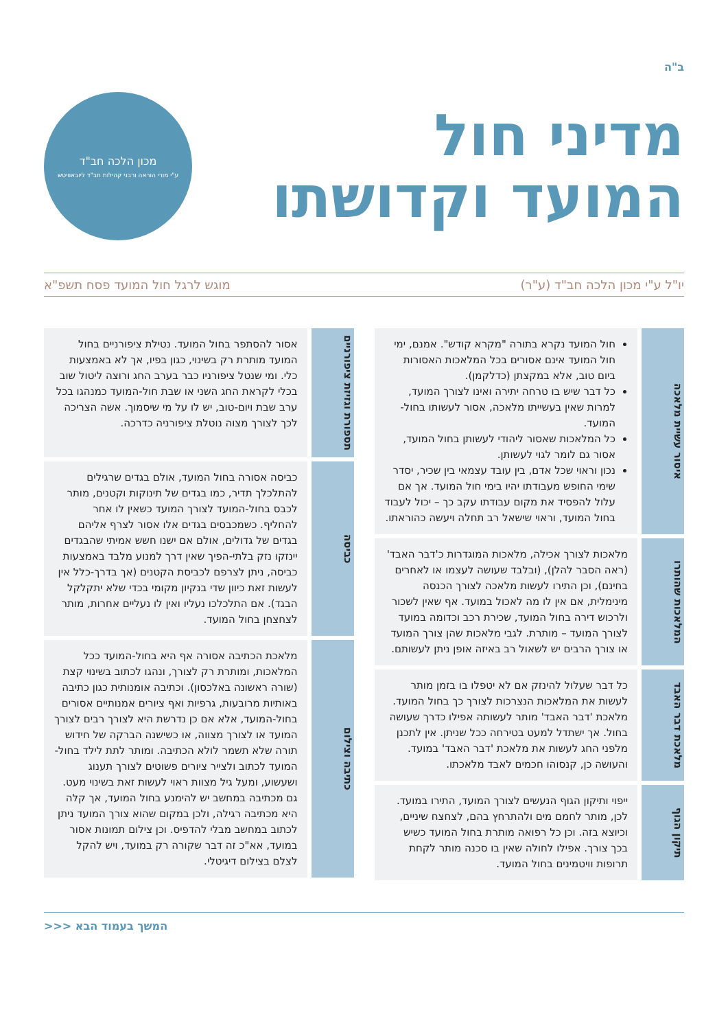ב"ה
מדיני חול
המועד וקדושתו
מכון הלכה חב"ד
ע"י מורי הוראה ורבני קהילות חב"ד ליובאוויטש
יו"ל ע"י מכון הלכה חב"ד (ע"ר) מוגש לרגל חול המועד פסח תשפ"א
איסור עשיית מלאכה
חול המועד נקרא בתורה "מקרא קודש". אמנם, ימי חול המועד אינם אסורים בכל המלאכות האסורות ביום טוב, אלא במקצתן (כדלקמן).
כל דבר שיש בו טרחה יתירה ואינו לצורך המועד, למרות שאין בעשייתו מלאכה, אסור לעשותו בחול-המועד.
כל המלאכות שאסור ליהודי לעשותן בחול המועד, אסור גם לומר לגוי לעשותן.
נכון וראוי שכל אדם, בין עובד עצמאי בין שכיר, יסדר שימי החופש מעבודתו יהיו בימי חול המועד. אך אם עלול להפסיד את מקום עבודתו עקב כך – יכול לעבוד בחול המועד, וראוי שישאל רב תחלה ויעשה כהוראתו.
המלאכות שהותרו
מלאכות לצורך אכילה, מלאכות המוגדרות כ'דבר האבד' (ראה הסבר להלן), (ובלבד שעושה לעצמו או לאחרים בחינם), וכן התירו לעשות מלאכה לצורך הכנסה מינימלית, אם אין לו מה לאכול במועד. אף שאין לשכור ולרכוש דירה בחול המועד, שכירת רכב וכדומה במועד לצורך המועד – מותרת. לגבי מלאכות שהן צורך המועד או צורך הרבים יש לשאול רב באיזה אופן ניתן לעשותם.
מלאכת דבר האבד
כל דבר שעלול להינזק אם לא יטפלו בו בזמן מותר לעשות את המלאכות הנצרכות לצורך כך בחול המועד. מלאכת 'דבר האבד' מותר לעשותה אפילו כדרך שעושה בחול. אך ישתדל למעט בטירחה ככל שניתן. אין לתכנן מלפני החג לעשות את מלאכת 'דבר האבד' במועד. והעושה כן, קנסוהו חכמים לאבד מלאכתו.
תיקון הגוף
ייפוי ותיקון הגוף הנעשים לצורך המועד, התירו במועד. לכן, מותר לחמם מים ולהתרחץ בהם, לצחצח שיניים, וכיוצא בזה. וכן כל רפואה מותרת בחול המועד כשיש בכך צורך. אפילו לחולה שאין בו סכנה מותר לקחת תרופות וויטמינים בחול המועד.
תספורת וגזיזת ציפורניים
אסור להסתפר בחול המועד. נטילת ציפורניים בחול המועד מותרת רק בשינוי, כגון בפיו, אך לא באמצעות כלי. ומי שנטל ציפורניו כבר בערב החג ורוצה ליטול שוב בכלי לקראת החג השני או שבת חול-המועד כמנהגו בכל ערב שבת ויום-טוב, יש לו על מי שיסמוך. אשה הצריכה לכך לצורך מצוה נוטלת ציפורניה כדרכה.
כביסה
כביסה אסורה בחול המועד, אולם בגדים שרגילים להתלכלך תדיר, כמו בגדים של תינוקות וקטנים, מותר לכבס בחול-המועד לצורך המועד כשאין לו אחר להחליף. כשמכבסים בגדים אלו אסור לצרף אליהם בגדים של גדולים, אולם אם ישנו חשש אמיתי שהבגדים יינזקו נזק בלתי-הפיך שאין דרך למנוע מלבד באמצעות כביסה, ניתן לצרפם לכביסת הקטנים (אך בדרך-כלל אין לעשות זאת כיוון שדי בנקיון מקומי בכדי שלא יתקלקל הבגד). אם התלכלכו נעליו ואין לו נעליים אחרות, מותר לצחצחן בחול המועד.
כתיבה וצילום
מלאכת הכתיבה אסורה אף היא בחול-המועד ככל המלאכות, ומותרת רק לצורך, ונהגו לכתוב בשינוי קצת (שורה ראשונה באלכסון). וכתיבה אומנותית כגון כתיבה באותיות מרובעות, גרפיות ואף ציורים אמנותיים אסורים בחול-המועד, אלא אם כן נדרשת היא לצורך רבים לצורך המועד או לצורך מצווה, או כשישנה הברקה של חידוש תורה שלא תשמר לולא הכתיבה. ומותר לתת לילד בחול-המועד לכתוב ולצייר ציורים פשוטים לצורך תענוג ושעשוע, ומעל גיל מצוות ראוי לעשות זאת בשינוי מעט. גם מכתיבה במחשב יש להימנע בחול המועד, אך קלה היא מכתיבה רגילה, ולכן במקום שהוא צורך המועד ניתן לכתוב במחשב מבלי להדפיס. וכן צילום תמונות אסור במועד, אא"כ זה דבר שקורה רק במועד, ויש להקל לצלם בצילום דיגיטלי.
המשך בעמוד הבא <<<